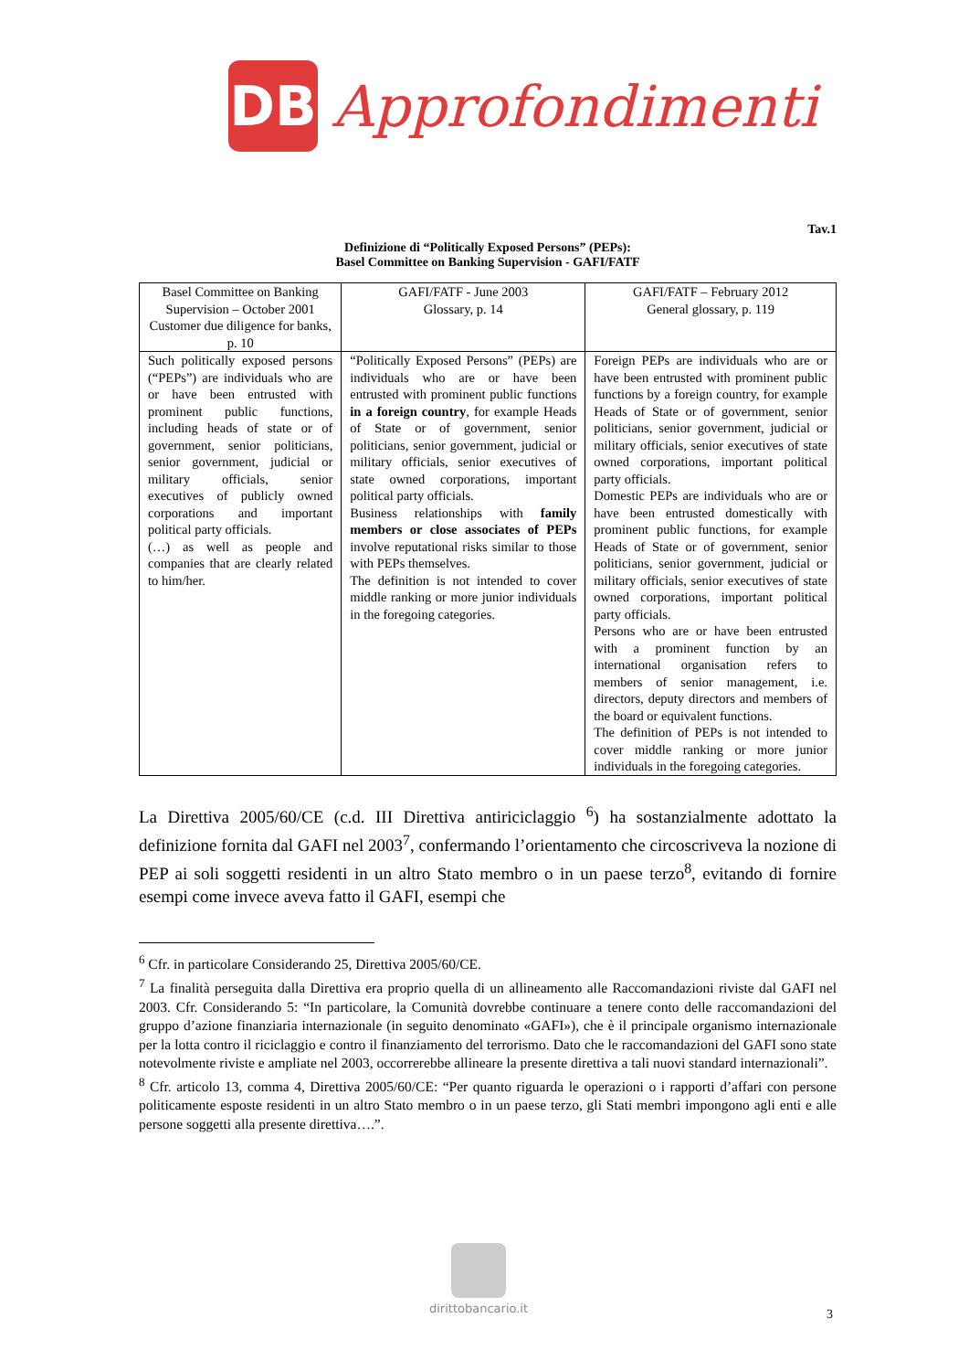DB
Approfondimenti
Tav.1
Definizione di “Politically Exposed Persons” (PEPs):
Basel Committee on Banking Supervision - GAFI/FATF
| Basel Committee on Banking Supervision – October 2001 Customer due diligence for banks, p. 10 | GAFI/FATF - June 2003 Glossary, p. 14 | GAFI/FATF – February 2012 General glossary, p. 119 |
| Such politically exposed persons (“PEPs”) are individuals who are or have been entrusted with prominent public functions, including heads of state or of government, senior politicians, senior government, judicial or military officials, senior executives of publicly owned corporations and important political party officials. (…) as well as people and companies that are clearly related to him/her. | “Politically Exposed Persons” (PEPs) are individuals who are or have been entrusted with prominent public functions in a foreign country , for example Heads of State or of government, senior politicians, senior government, judicial or military officials, senior executives of state owned corporations, important political party officials. Business relationships with family members or close associates of PEPs involve reputational risks similar to those with PEPs themselves. The definition is not intended to cover middle ranking or more junior individuals in the foregoing categories. | Foreign PEPs are individuals who are or have been entrusted with prominent public functions by a foreign country, for example Heads of State or of government, senior politicians, senior government, judicial or military officials, senior executives of state owned corporations, important political party officials. Domestic PEPs are individuals who are or have been entrusted domestically with prominent public functions, for example Heads of State or of government, senior politicians, senior government, judicial or military officials, senior executives of state owned corporations, important political party officials. Persons who are or have been entrusted with a prominent function by an international organisation refers to members of senior management, i.e. directors, deputy directors and members of the board or equivalent functions. The definition of PEPs is not intended to cover middle ranking or more junior individuals in the foregoing categories. |
La Direttiva 2005/60/CE (c.d. III Direttiva antiriciclaggio <sup>6</sup>) ha sostanzialmente adottato la definizione fornita dal GAFI nel 2003<sup>7</sup>, confermando l’orientamento che circoscriveva la nozione di PEP ai soli soggetti residenti in un altro Stato membro o in un paese terzo<sup>8</sup>, evitando di fornire esempi come invece aveva fatto il GAFI, esempi che
<sup>6</sup> Cfr. in particolare Considerando 25, Direttiva 2005/60/CE.
<sup>7</sup> La finalità perseguita dalla Direttiva era proprio quella di un allineamento alle Raccomandazioni riviste dal GAFI nel 2003. Cfr. Considerando 5: “In particolare, la Comunità dovrebbe continuare a tenere conto delle raccomandazioni del gruppo d’azione finanziaria internazionale (in seguito denominato «GAFI»), che è il principale organismo internazionale per la lotta contro il riciclaggio e contro il finanziamento del terrorismo. Dato che le raccomandazioni del GAFI sono state notevolmente riviste e ampliate nel 2003, occorrerebbe allineare la presente direttiva a tali nuovi standard internazionali”.
<sup>8</sup> Cfr. articolo 13, comma 4, Direttiva 2005/60/CE: “Per quanto riguarda le operazioni o i rapporti d’affari con persone politicamente esposte residenti in un altro Stato membro o in un paese terzo, gli Stati membri impongono agli enti e alle persone soggetti alla presente direttiva….”.
dirittobancario.it
3